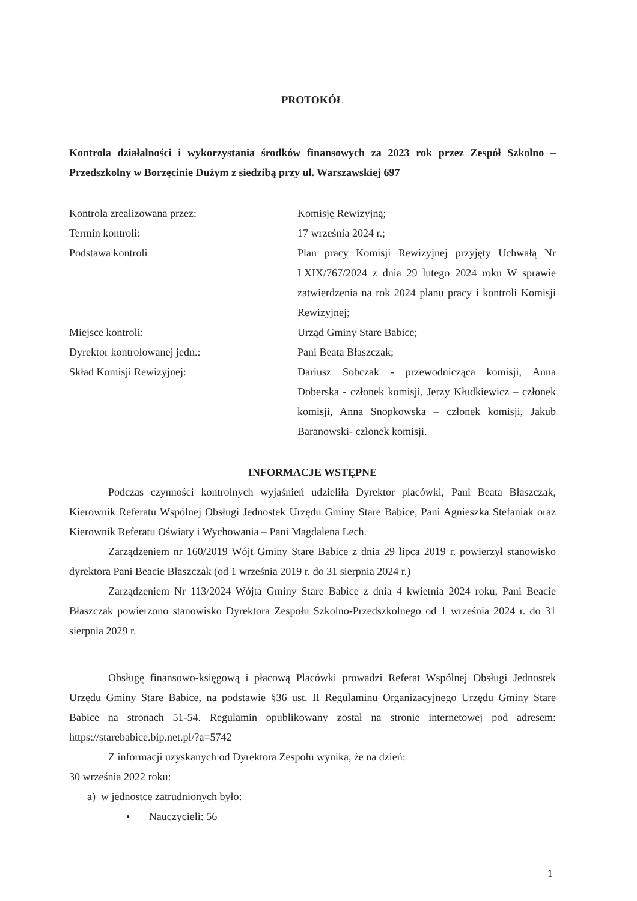PROTOKÓŁ
Kontrola działalności i wykorzystania środków finansowych za 2023 rok przez Zespół Szkolno – Przedszkolny w Borzęcinie Dużym z siedzibą przy ul. Warszawskiej 697
Kontrola zrealizowana przez: Komisję Rewizyjną;
Termin kontroli: 17 września 2024 r.;
Podstawa kontroli Plan pracy Komisji Rewizyjnej przyjęty Uchwałą Nr LXIX/767/2024 z dnia 29 lutego 2024 roku W sprawie zatwierdzenia na rok 2024 planu pracy i kontroli Komisji Rewizyjnej;
Miejsce kontroli: Urząd Gminy Stare Babice;
Dyrektor kontrolowanej jedn.: Pani Beata Błaszczak;
Skład Komisji Rewizyjnej: Dariusz Sobczak - przewodnicząca komisji, Anna Doberska - członek komisji, Jerzy Kłudkiewicz – członek komisji, Anna Snopkowska – członek komisji, Jakub Baranowski- członek komisji.
INFORMACJE WSTĘPNE
Podczas czynności kontrolnych wyjaśnień udzieliła Dyrektor placówki, Pani Beata Błaszczak, Kierownik Referatu Wspólnej Obsługi Jednostek Urzędu Gminy Stare Babice, Pani Agnieszka Stefaniak oraz Kierownik Referatu Oświaty i Wychowania – Pani Magdalena Lech.
Zarządzeniem nr 160/2019 Wójt Gminy Stare Babice z dnia 29 lipca 2019 r. powierzył stanowisko dyrektora Pani Beacie Błaszczak (od 1 września 2019 r. do 31 sierpnia 2024 r.)
Zarządzeniem Nr 113/2024 Wójta Gminy Stare Babice z dnia 4 kwietnia 2024 roku, Pani Beacie Błaszczak powierzono stanowisko Dyrektora Zespołu Szkolno-Przedszkolnego od 1 września 2024 r. do 31 sierpnia 2029 r.
Obsługę finansowo-księgową i płacową Placówki prowadzi Referat Wspólnej Obsługi Jednostek Urzędu Gminy Stare Babice, na podstawie §36 ust. II Regulaminu Organizacyjnego Urzędu Gminy Stare Babice na stronach 51-54. Regulamin opublikowany został na stronie internetowej pod adresem: https://starebabice.bip.net.pl/?a=5742
Z informacji uzyskanych od Dyrektora Zespołu wynika, że na dzień:
30 września 2022 roku:
a) w jednostce zatrudnionych było:
• Nauczycieli: 56
1